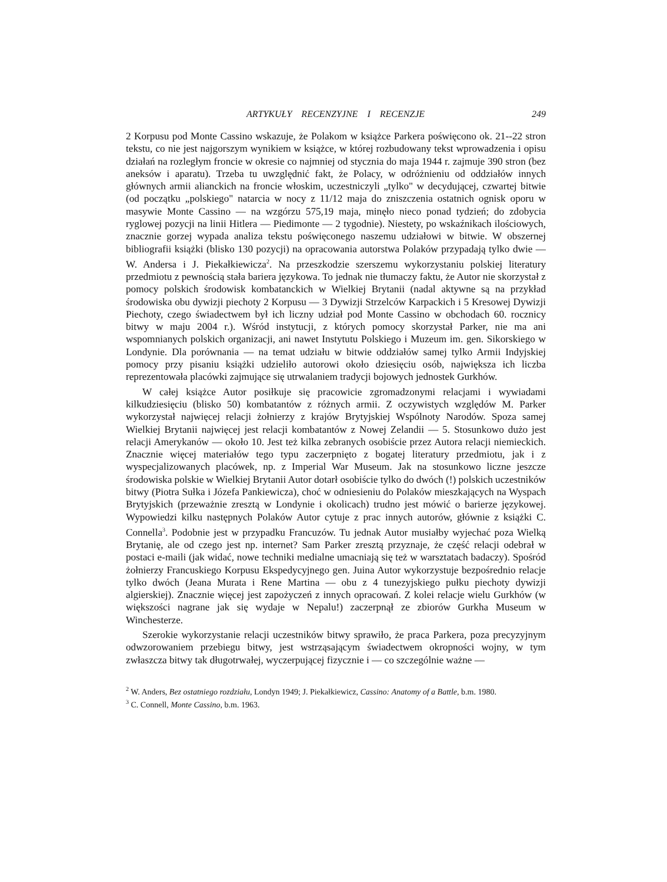ARTYKUŁY RECENZYJNE I RECENZJE 249
2 Korpusu pod Monte Cassino wskazuje, że Polakom w książce Parkera poświęcono ok. 21--22 stron tekstu, co nie jest najgorszym wynikiem w książce, w której rozbudowany tekst wprowadzenia i opisu działań na rozległym froncie w okresie co najmniej od stycznia do maja 1944 r. zajmuje 390 stron (bez aneksów i aparatu). Trzeba tu uwzględnić fakt, że Polacy, w odróżnieniu od oddziałów innych głównych armii alianckich na froncie włoskim, uczestniczyli „tylko" w decydującej, czwartej bitwie (od początku „polskiego" natarcia w nocy z 11/12 maja do zniszczenia ostatnich ognisk oporu w masywie Monte Cassino — na wzgórzu 575,19 maja, minęło nieco ponad tydzień; do zdobycia ryglowej pozycji na linii Hitlera — Piedimonte — 2 tygodnie). Niestety, po wskaźnikach ilościowych, znacznie gorzej wypada analiza tekstu poświęconego naszemu udziałowi w bitwie. W obszernej bibliografii książki (blisko 130 pozycji) na opracowania autorstwa Polaków przypadają tylko dwie — W. Andersa i J. Piekałkiewicza<sup>2</sup>. Na przeszkodzie szerszemu wykorzystaniu polskiej literatury przedmiotu z pewnością stała bariera językowa. To jednak nie tłumaczy faktu, że Autor nie skorzystał z pomocy polskich środowisk kombatanckich w Wielkiej Brytanii (nadal aktywne są na przykład środowiska obu dywizji piechoty 2 Korpusu — 3 Dywizji Strzelców Karpackich i 5 Kresowej Dywizji Piechoty, czego świadectwem był ich liczny udział pod Monte Cassino w obchodach 60. rocznicy bitwy w maju 2004 r.). Wśród instytucji, z których pomocy skorzystał Parker, nie ma ani wspomnianych polskich organizacji, ani nawet Instytutu Polskiego i Muzeum im. gen. Sikorskiego w Londynie. Dla porównania — na temat udziału w bitwie oddziałów samej tylko Armii Indyjskiej pomocy przy pisaniu książki udzieliło autorowi około dziesięciu osób, największa ich liczba reprezentowała placówki zajmujące się utrwalaniem tradycji bojowych jednostek Gurkhów.
W całej książce Autor posiłkuje się pracowicie zgromadzonymi relacjami i wywiadami kilkudziesięciu (blisko 50) kombatantów z różnych armii. Z oczywistych względów M. Parker wykorzystał najwięcej relacji żołnierzy z krajów Brytyjskiej Wspólnoty Narodów. Spoza samej Wielkiej Brytanii najwięcej jest relacji kombatantów z Nowej Zelandii — 5. Stosunkowo dużo jest relacji Amerykanów — około 10. Jest też kilka zebranych osobiście przez Autora relacji niemieckich. Znacznie więcej materiałów tego typu zaczerpnięto z bogatej literatury przedmiotu, jak i z wyspecjalizowanych placówek, np. z Imperial War Museum. Jak na stosunkowo liczne jeszcze środowiska polskie w Wielkiej Brytanii Autor dotarł osobiście tylko do dwóch (!) polskich uczestników bitwy (Piotra Sułka i Józefa Pankiewicza), choć w odniesieniu do Polaków mieszkających na Wyspach Brytyjskich (przeważnie zresztą w Londynie i okolicach) trudno jest mówić o barierze językowej. Wypowiedzi kilku następnych Polaków Autor cytuje z prac innych autorów, głównie z książki C. Connella<sup>3</sup>. Podobnie jest w przypadku Francuzów. Tu jednak Autor musiałby wyjechać poza Wielką Brytanię, ale od czego jest np. internet? Sam Parker zresztą przyznaje, że część relacji odebrał w postaci e-maili (jak widać, nowe techniki medialne umacniają się też w warsztatach badaczy). Spośród żołnierzy Francuskiego Korpusu Ekspedycyjnego gen. Juina Autor wykorzystuje bezpośrednio relacje tylko dwóch (Jeana Murata i Rene Martina — obu z 4 tunezyjskiego pułku piechoty dywizji algierskiej). Znacznie więcej jest zapożyczeń z innych opracowań. Z kolei relacje wielu Gurkhów (w większości nagrane jak się wydaje w Nepalu!) zaczerpnął ze zbiorów Gurkha Museum w Winchesterze.
Szerokie wykorzystanie relacji uczestników bitwy sprawiło, że praca Parkera, poza precyzyjnym odwzorowaniem przebiegu bitwy, jest wstrząsającym świadectwem okropności wojny, w tym zwłaszcza bitwy tak długotrwałej, wyczerpującej fizycznie i — co szczególnie ważne —
<sup>2</sup> W. Anders, Bez ostatniego rozdziału, Londyn 1949; J. Piekałkiewicz, Cassino: Anatomy of a Battle, b.m. 1980.
<sup>3</sup> C. Connell, Monte Cassino, b.m. 1963.